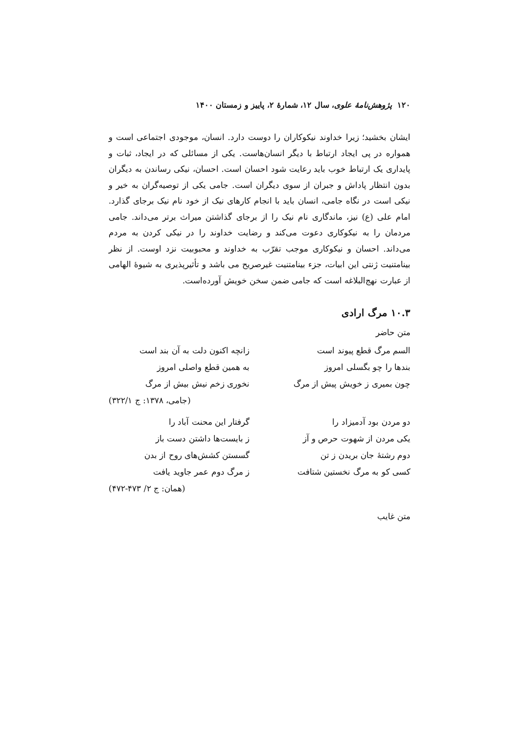۱۲۰ پژوهش‌نامهٔ علوی، سال ۱۲، شمارهٔ ۲، پاییز و زمستان ۱۴۰۰
ایشان بخشید؛ زیرا خداوند نیکوکاران را دوست دارد. انسان، موجودی اجتماعی است و همواره در پی ایجاد ارتباط با دیگر انسان‌هاست. یکی از مسائلی که در ایجاد، ثبات و پایداری یک ارتباط خوب باید رعایت شود احسان است. احسان، نیکی رساندن به دیگران بدون انتظار پاداش و جبران از سوی دیگران است. جامی یکی از توصیه‌گران به خیر و نیکی است در نگاه جامی، انسان باید با انجام کارهای نیک از خود نام نیک برجای گذارد. امام علی (ع) نیز، ماندگاری نام نیک را از برجای گذاشتن میراث برتر می‌داند. جامی مردمان را به نیکوکاری دعوت می‌کند و رضایت خداوند را در نیکی کردن به مردم می‌داند. احسان و نیکوکاری موجب تقرّب به خداوند و محبوبیت نزد اوست. از نظر بینامتنیت ژنتی این ابیات، جزء بینامتنیت غیرصریح می باشد و تأثیرپذیری به شیوهٔ الهامی از عبارت نهج‌البلاغه است که جامی ضمن سخن خویش آورده‌است.
۱۰.۳ مرگ ارادی
متن حاضر
السم مرگ قطع پیوند است
زانچه اکنون دلت به آن بند است
بندها را چو بگسلی امروز
به همین قطع واصلی امروز
چون بمیری ز خویش پیش از مرگ
نخوری زخم نیش بیش از مرگ
(جامی، ۱۳۷۸: ج ۳۲۲/۱)
دو مردن بود آدمیزاد را
گرفتار این محنت آباد را
یکی مردن از شهوت حرص و آز
ز بایست‌ها داشتن دست باز
دوم رشتهٔ جان بریدن ز تن
گسستن کشش‌های روح از بدن
کسی کو به مرگ نخستین شتافت
ز مرگ دوم عمر جاوید یافت
(همان: ج ۲/ ۴۷۳-۴۷۲)
متن غایب